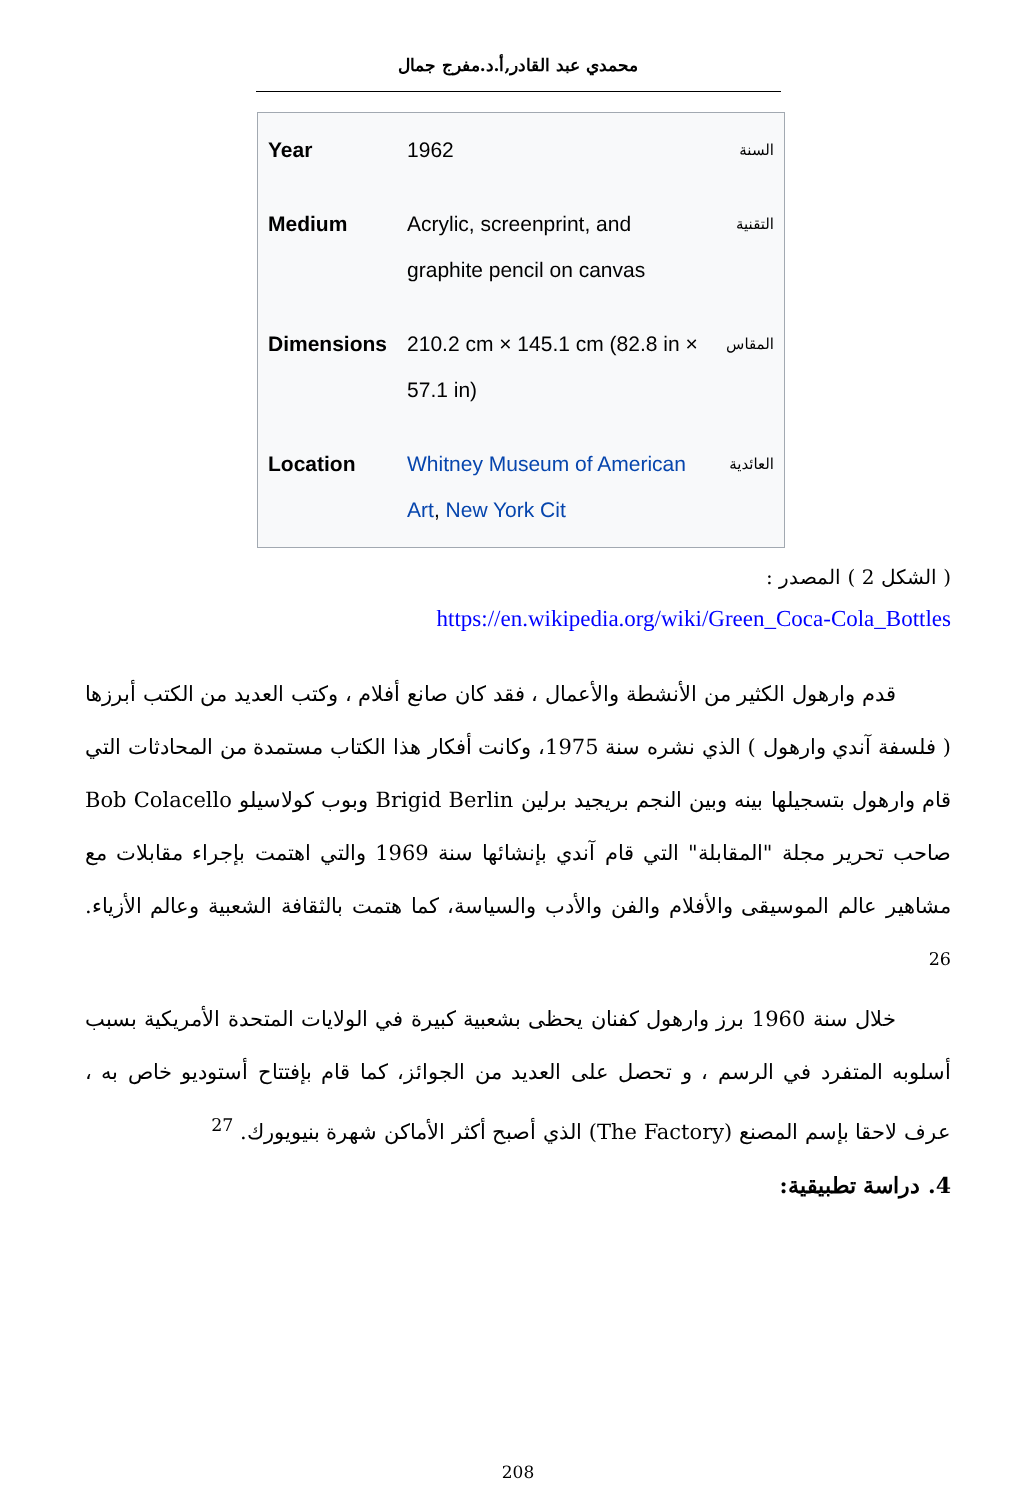محمدي عبد القادر,أ.د.مفرج جمال
| Year | 1962 | السنة |
| Medium | Acrylic, screenprint, and graphite pencil on canvas | التقنية |
| Dimensions | 210.2 cm × 145.1 cm (82.8 in × 57.1 in) | المقاس |
| Location | Whitney Museum of American Art , New York Cit | العائدية |
( الشكل 2 ) المصدر :
https://en.wikipedia.org/wiki/Green_Coca-Cola_Bottles
قدم وارهول الكثير من الأنشطة والأعمال ، فقد كان صانع أفلام ، وكتب العديد من الكتب أبرزها ( فلسفة آندي وارهول ) الذي نشره سنة 1975، وكانت أفكار هذا الكتاب مستمدة من المحادثات التي قام وارهول بتسجيلها بينه وبين النجم بريجيد برلين Brigid Berlin وبوب كولاسيلو Bob Colacello صاحب تحرير مجلة "المقابلة" التي قام آندي بإنشائها سنة 1969 والتي اهتمت بإجراء مقابلات مع مشاهير عالم الموسيقى والأفلام والفن والأدب والسياسة، كما هتمت بالثقافة الشعبية وعالم الأزياء. <sup>26</sup>
خلال سنة 1960 برز وارهول كفنان يحظى بشعبية كبيرة في الولايات المتحدة الأمريكية بسبب أسلوبه المتفرد في الرسم ، و تحصل على العديد من الجوائز، كما قام بإفتتاح أستوديو خاص به ، عرف لاحقا بإسم المصنع (The Factory) الذي أصبح أكثر الأماكن شهرة بنيويورك. <sup>27</sup>
4. دراسة تطبيقية:
208